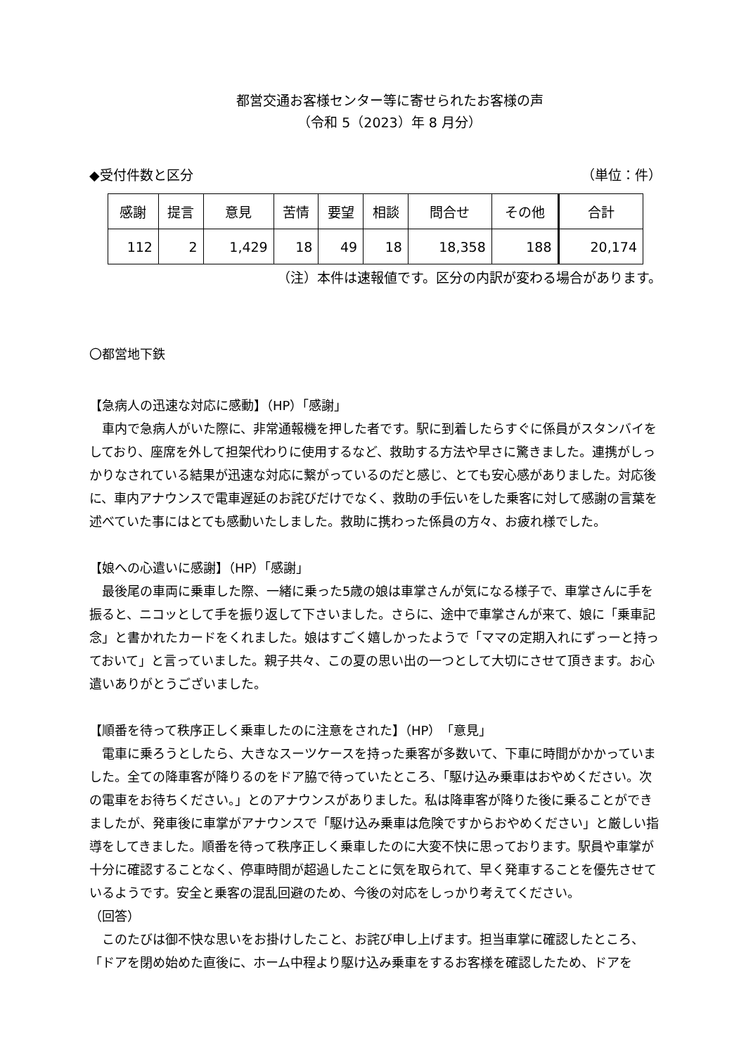都営交通お客様センター等に寄せられたお客様の声
（令和 5（2023）年 8 月分）
◆受付件数と区分 （単位：件）
| 感謝 | 提言 | 意見 | 苦情 | 要望 | 相談 | 問合せ | その他 | 合計 |
| --- | --- | --- | --- | --- | --- | --- | --- | --- |
| 112 | 2 | 1,429 | 18 | 49 | 18 | 18,358 | 188 | 20,174 |
（注）本件は速報値です。区分の内訳が変わる場合があります。
〇都営地下鉄
【急病人の迅速な対応に感動】（HP）「感謝」
車内で急病人がいた際に、非常通報機を押した者です。駅に到着したらすぐに係員がスタンバイをしており、座席を外して担架代わりに使用するなど、救助する方法や早さに驚きました。連携がしっかりなされている結果が迅速な対応に繋がっているのだと感じ、とても安心感がありました。対応後に、車内アナウンスで電車遅延のお詫びだけでなく、救助の手伝いをした乗客に対して感謝の言葉を述べていた事にはとても感動いたしました。救助に携わった係員の方々、お疲れ様でした。
【娘への心遣いに感謝】（HP）「感謝」
最後尾の車両に乗車した際、一緒に乗った5歳の娘は車掌さんが気になる様子で、車掌さんに手を振ると、ニコッとして手を振り返して下さいました。さらに、途中で車掌さんが来て、娘に「乗車記念」と書かれたカードをくれました。娘はすごく嬉しかったようで「ママの定期入れにずっーと持っておいて」と言っていました。親子共々、この夏の思い出の一つとして大切にさせて頂きます。お心遣いありがとうございました。
【順番を待って秩序正しく乗車したのに注意をされた】（HP）「意見」
電車に乗ろうとしたら、大きなスーツケースを持った乗客が多数いて、下車に時間がかかっていました。全ての降車客が降りるのをドア脇で待っていたところ、「駆け込み乗車はおやめください。次の電車をお待ちください。」とのアナウンスがありました。私は降車客が降りた後に乗ることができましたが、発車後に車掌がアナウンスで「駆け込み乗車は危険ですからおやめください」と厳しい指導をしてきました。順番を待って秩序正しく乗車したのに大変不快に思っております。駅員や車掌が十分に確認することなく、停車時間が超過したことに気を取られて、早く発車することを優先させているようです。安全と乗客の混乱回避のため、今後の対応をしっかり考えてください。
（回答）
このたびは御不快な思いをお掛けしたこと、お詫び申し上げます。担当車掌に確認したところ、「ドアを閉め始めた直後に、ホーム中程より駆け込み乗車をするお客様を確認したため、ドアを